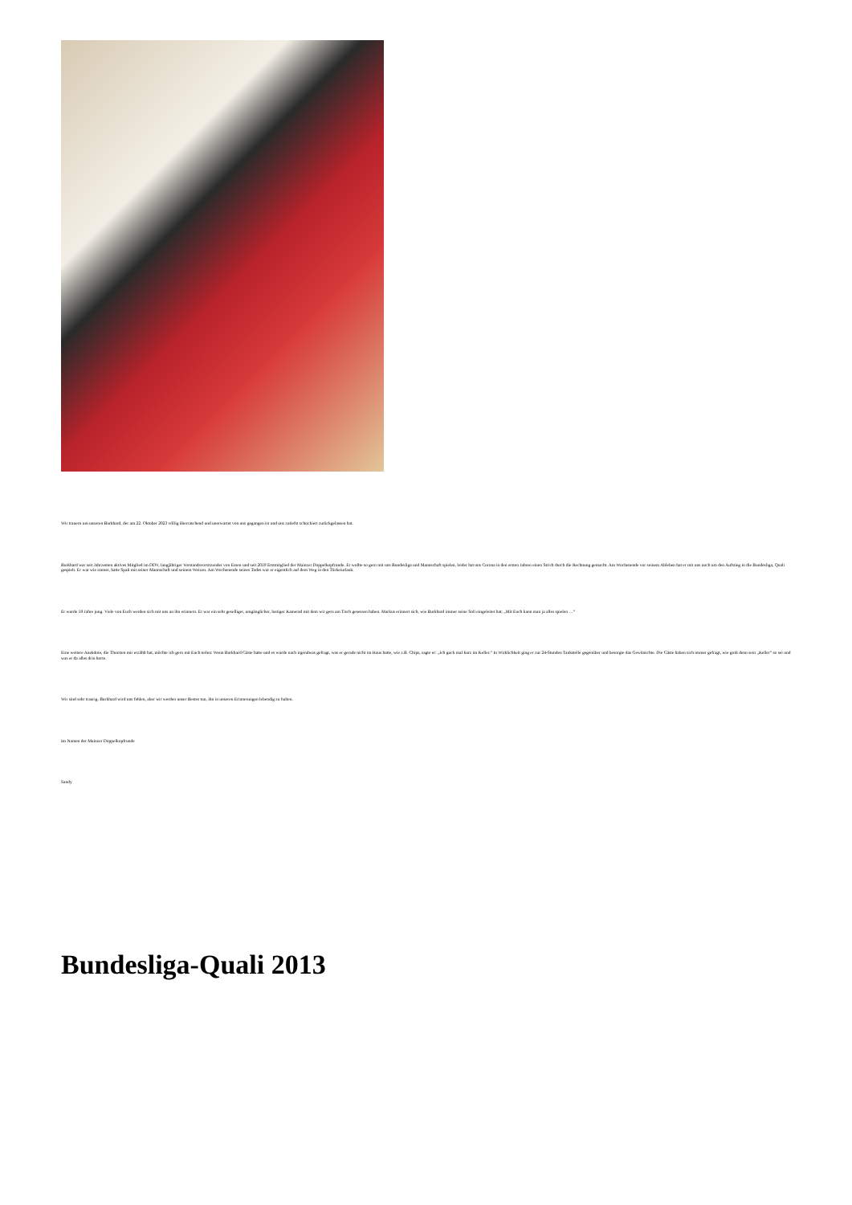Wir trauern um unseren Burkhard, der am 22. Oktober 2023 völlig überraschend und unerwartet von uns gegangen ist und uns zutiefst schockiert zurückgelassen hat.
Burkhard war seit Jahrzenten aktives Mitglied im DDV, langjähriger Vorstandsvorsitzender von Essen und seit 2019 Erstmitglied der Mainzer Doppelkopfrunde. Er wollte so gern mit uns Bundesliga und Mannschaft spielen, leider hat uns Corona in den ersten Jahren einen Strich durch die Rechnung gemacht. Am Wochenende vor seinem Ableben hat er mit uns noch um den Aufstieg in die Bundesliga, Quali gespielt. Er war wie immer, hatte Spaß mit seiner Mannschaft und seinem Weizen. Am Wochenende seines Todes war er eigentlich auf dem Weg in den Türkeiurlaub.
Er wurde 59 Jahre jung. Viele von Euch werden sich mit uns an ihn erinnern. Er war ein sehr geselliger, umgänglicher, lustiger Kamerad mit dem wir gern am Tisch gesessen haben. Markus erinnert sich, wie Burkhard immer seine Soli eingeleitet hat; „Mit Euch kann man ja alles spielen …“
Eine weitere Anekdote, die Thorsten mir erzählt hat, möchte ich gern mit Euch teilen: Wenn Burkhard Gäste hatte und es wurde nach irgendwas gefragt, was er gerade nicht im Haus hatte, wie z.B. Chips, sagte er: „Ich guck mal kurz im Keller.“ In Wirklichkeit ging er zur 24-Stunden Tankstelle gegenüber und besorgte das Gewünschte. Die Gäste haben sich immer gefragt, wie groß denn sein „Keller“ so sei und was er da alles drin horte.
Wir sind sehr traurig. Burkhard wird uns fehlen, aber wir werden unser Bestes tun, ihn in unseren Erinnerungen lebendig zu halten.
Im Namen der Mainzer Doppelkopfrunde
Sandy
Bundesliga-Quali 2013